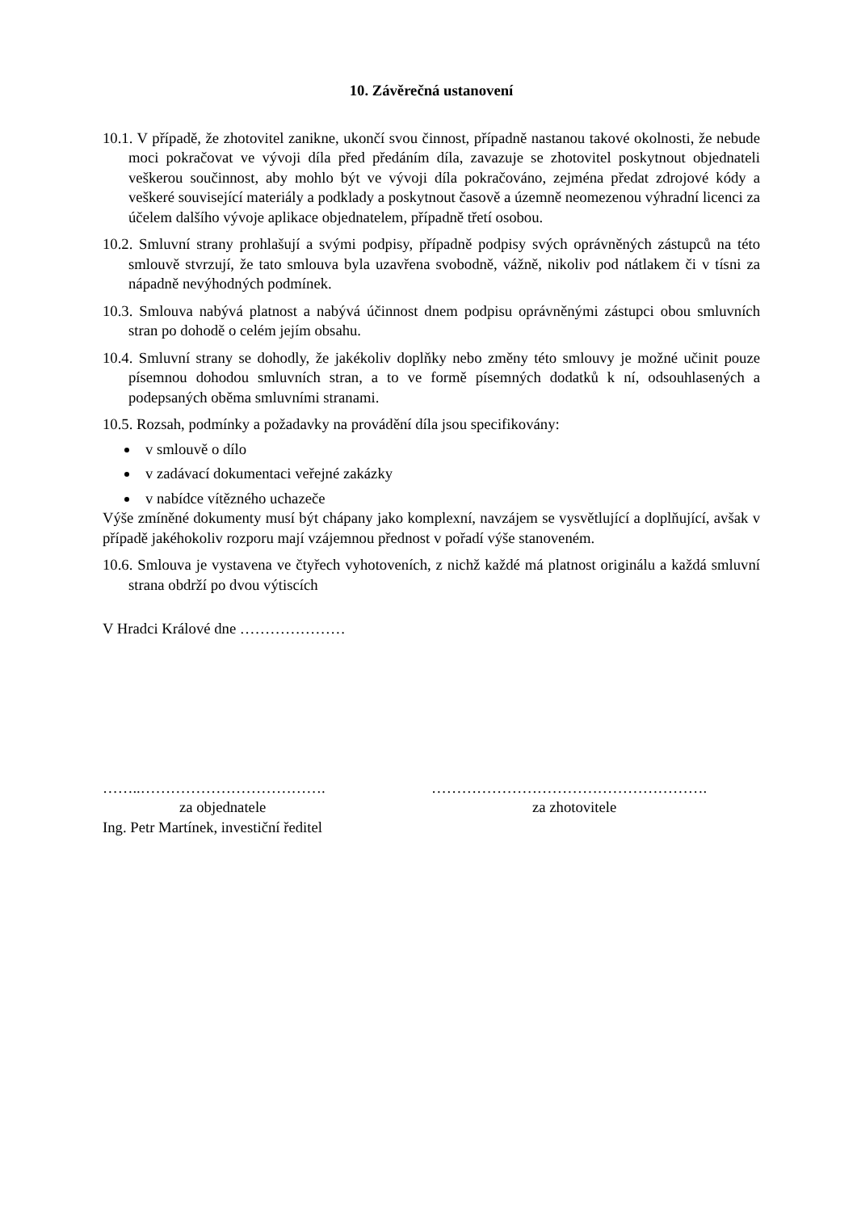10. Závěrečná ustanovení
10.1. V případě, že zhotovitel zanikne, ukončí svou činnost, případně nastanou takové okolnosti, že nebude moci pokračovat ve vývoji díla před předáním díla, zavazuje se zhotovitel poskytnout objednateli veškerou součinnost, aby mohlo být ve vývoji díla pokračováno, zejména předat zdrojové kódy a veškeré související materiály a podklady a poskytnout časově a územně neomezenou výhradní licenci za účelem dalšího vývoje aplikace objednatelem, případně třetí osobou.
10.2. Smluvní strany prohlašují a svými podpisy, případně podpisy svých oprávněných zástupců na této smlouvě stvrzují, že tato smlouva byla uzavřena svobodně, vážně, nikoliv pod nátlakem či v tísni za nápadně nevýhodných podmínek.
10.3. Smlouva nabývá platnost a nabývá účinnost dnem podpisu oprávněnými zástupci obou smluvních stran po dohodě o celém jejím obsahu.
10.4. Smluvní strany se dohodly, že jakékoliv doplňky nebo změny této smlouvy je možné učinit pouze písemnou dohodou smluvních stran, a to ve formě písemných dodatků k ní, odsouhlasených a podepsaných oběma smluvními stranami.
10.5. Rozsah, podmínky a požadavky na provádění díla jsou specifikovány:
v smlouvě o dílo
v zadávací dokumentaci veřejné zakázky
v nabídce vítězného uchazeče
Výše zmíněné dokumenty musí být chápany jako komplexní, navzájem se vysvětlující a doplňující, avšak v případě jakéhokoliv rozporu mají vzájemnou přednost v pořadí výše stanoveném.
10.6. Smlouva je vystavena ve čtyřech vyhotoveních, z nichž každé má platnost originálu a každá smluvní strana obdrží po dvou výtiscích
V Hradci Králové dne …………………
……..……………………………….
za objednatele
Ing. Petr Martínek, investiční ředitel
……………………………………………….
za zhotovitele